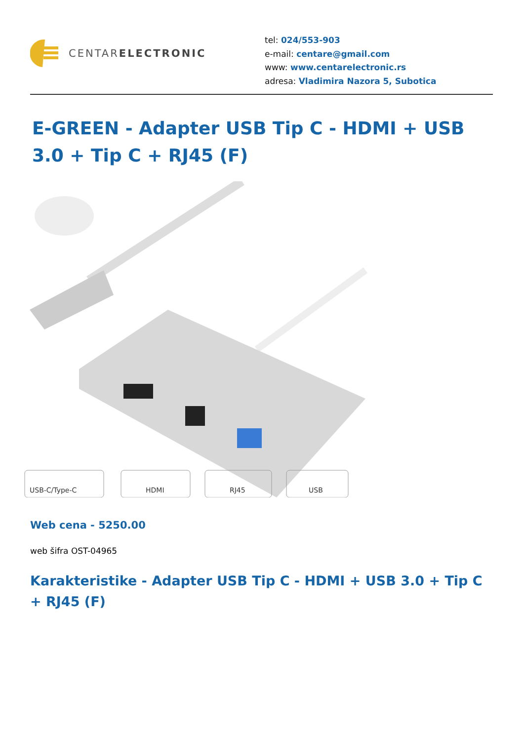CENTARELECTRONIC
tel: 024/553-903
e-mail: centare@gmail.com
www: www.centarelectronic.rs
adresa: Vladimira Nazora 5, Subotica
E-GREEN - Adapter USB Tip C - HDMI + USB 3.0 + Tip C + RJ45 (F)
USB-C/Type-C
HDMI
RJ45
USB
Web cena - 5250.00
web šifra OST-04965
Karakteristike - Adapter USB Tip C - HDMI + USB 3.0 + Tip C + RJ45 (F)